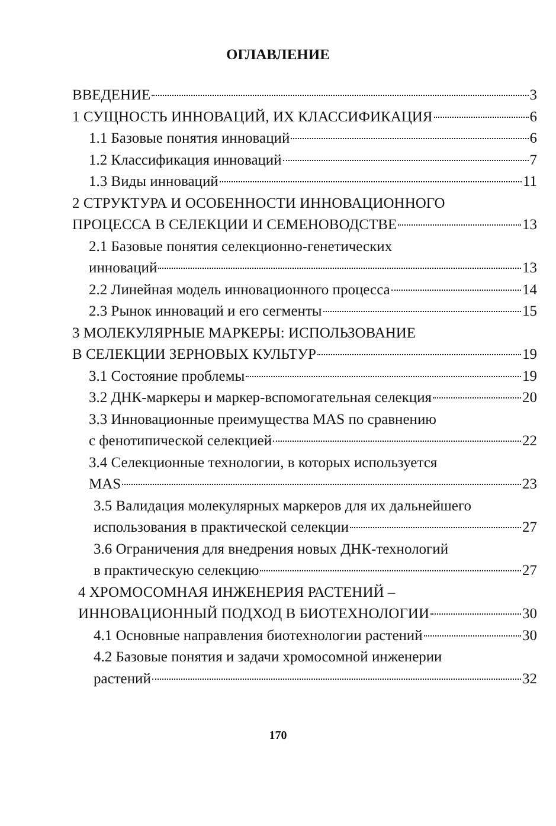ОГЛАВЛЕНИЕ
ВВЕДЕНИЕ 3
1 СУЩНОСТЬ ИННОВАЦИЙ, ИХ КЛАССИФИКАЦИЯ 6
1.1 Базовые понятия инноваций 6
1.2 Классификация инноваций 7
1.3 Виды инноваций 11
2 СТРУКТУРА И ОСОБЕННОСТИ ИННОВАЦИОННОГО
ПРОЦЕССА В СЕЛЕКЦИИ И СЕМЕНОВОДСТВЕ 13
2.1 Базовые понятия селекционно-генетических
инноваций 13
2.2 Линейная модель инновационного процесса 14
2.3 Рынок инноваций и его сегменты 15
3 МОЛЕКУЛЯРНЫЕ МАРКЕРЫ: ИСПОЛЬЗОВАНИЕ
В СЕЛЕКЦИИ ЗЕРНОВЫХ КУЛЬТУР 19
3.1 Состояние проблемы 19
3.2 ДНК-маркеры и маркер-вспомогательная селекция 20
3.3 Инновационные преимущества MAS по сравнению
с фенотипической селекцией 22
3.4 Селекционные технологии, в которых используется
MAS 23
3.5 Валидация молекулярных маркеров для их дальнейшего
использования в практической селекции 27
3.6 Ограничения для внедрения новых ДНК-технологий
в практическую селекцию 27
4 ХРОМОСОМНАЯ ИНЖЕНЕРИЯ РАСТЕНИЙ –
ИННОВАЦИОННЫЙ ПОДХОД В БИОТЕХНОЛОГИИ 30
4.1 Основные направления биотехнологии растений 30
4.2 Базовые понятия и задачи хромосомной инженерии
растений 32
170